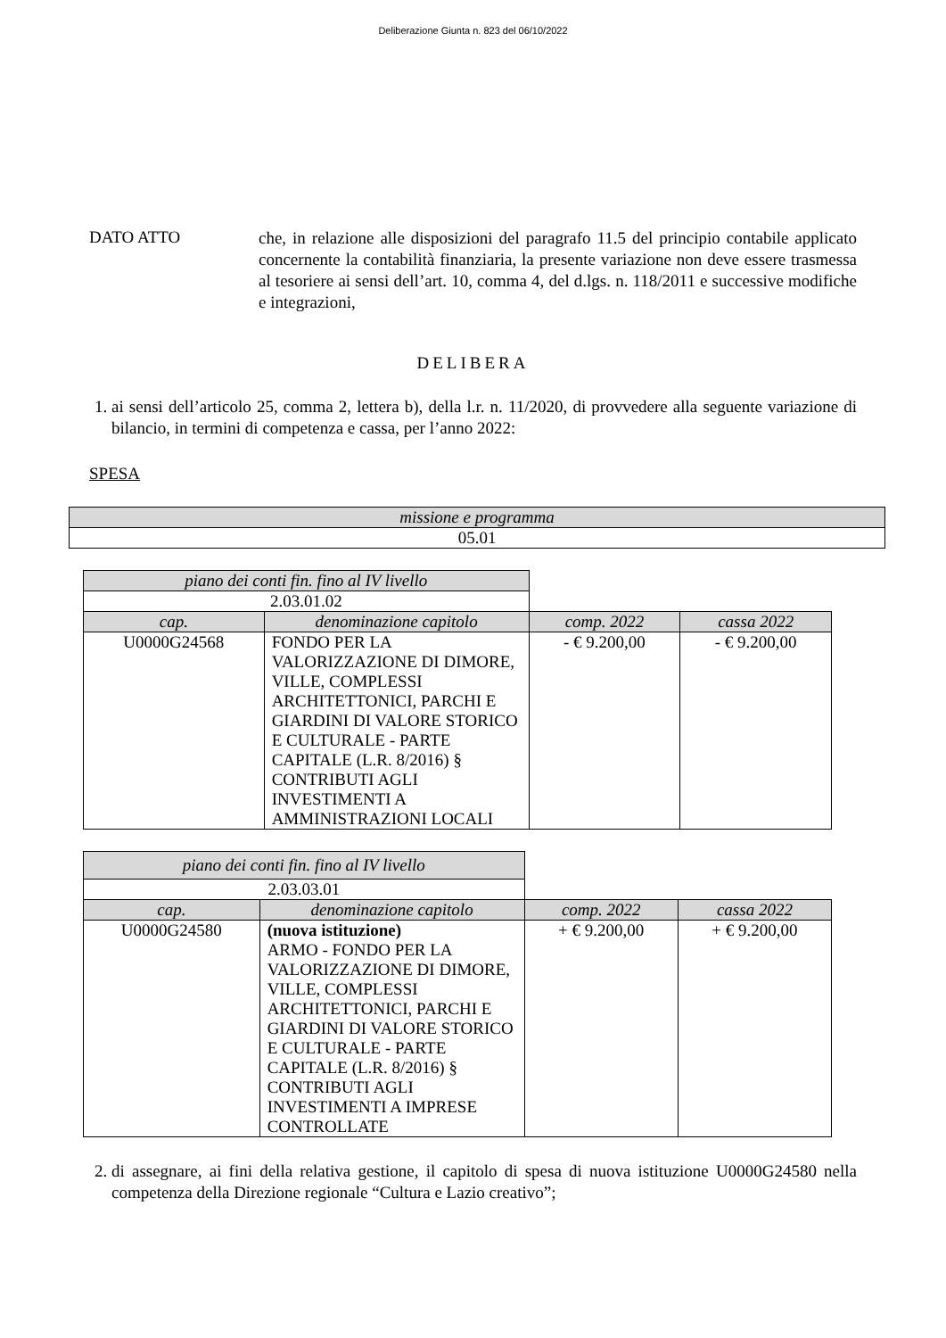Deliberazione Giunta n. 823 del 06/10/2022
DATO ATTO
che, in relazione alle disposizioni del paragrafo 11.5 del principio contabile applicato concernente la contabilità finanziaria, la presente variazione non deve essere trasmessa al tesoriere ai sensi dell’art. 10, comma 4, del d.lgs. n. 118/2011 e successive modifiche e integrazioni,
DELIBERA
1. ai sensi dell’articolo 25, comma 2, lettera b), della l.r. n. 11/2020, di provvedere alla seguente variazione di bilancio, in termini di competenza e cassa, per l’anno 2022:
SPESA
| missione e programma |
| --- |
| 05.01 |
| piano dei conti fin. fino al IV livello | | | |
| 2.03.01.02 | | | |
| cap. | denominazione capitolo | comp. 2022 | cassa 2022 |
| U0000G24568 | FONDO PER LA VALORIZZAZIONE DI DIMORE, VILLE, COMPLESSI ARCHITETTONICI, PARCHI E GIARDINI DI VALORE STORICO E CULTURALE - PARTE CAPITALE (L.R. 8/2016) § CONTRIBUTI AGLI INVESTIMENTI A AMMINISTRAZIONI LOCALI | - € 9.200,00 | - € 9.200,00 |
| piano dei conti fin. fino al IV livello | | | |
| 2.03.03.01 | | | |
| cap. | denominazione capitolo | comp. 2022 | cassa 2022 |
| U0000G24580 | (nuova istituzione) ARMO - FONDO PER LA VALORIZZAZIONE DI DIMORE, VILLE, COMPLESSI ARCHITETTONICI, PARCHI E GIARDINI DI VALORE STORICO E CULTURALE - PARTE CAPITALE (L.R. 8/2016) § CONTRIBUTI AGLI INVESTIMENTI A IMPRESE CONTROLLATE | + € 9.200,00 | + € 9.200,00 |
2. di assegnare, ai fini della relativa gestione, il capitolo di spesa di nuova istituzione U0000G24580 nella competenza della Direzione regionale “Cultura e Lazio creativo”;